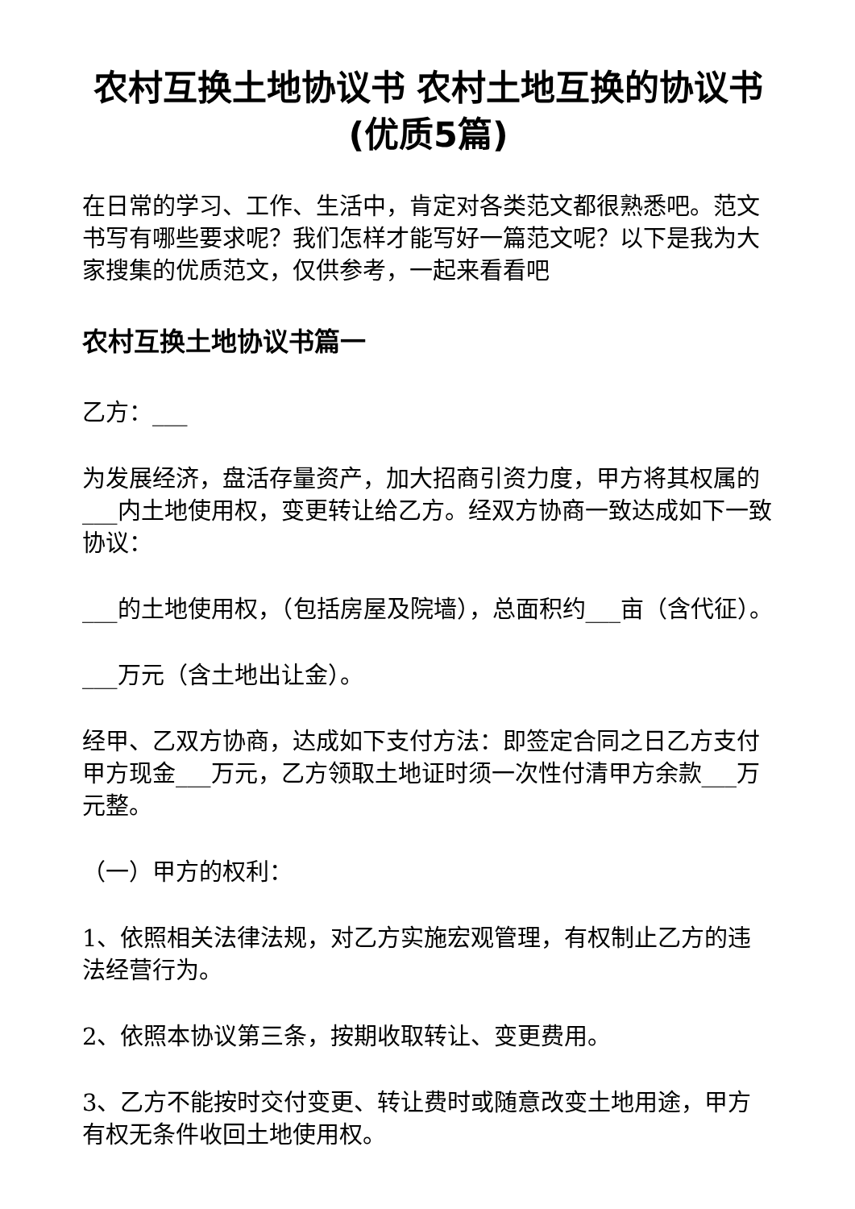农村互换土地协议书 农村土地互换的协议书(优质5篇)
在日常的学习、工作、生活中，肯定对各类范文都很熟悉吧。范文书写有哪些要求呢？我们怎样才能写好一篇范文呢？以下是我为大家搜集的优质范文，仅供参考，一起来看看吧
农村互换土地协议书篇一
乙方：___
为发展经济，盘活存量资产，加大招商引资力度，甲方将其权属的___内土地使用权，变更转让给乙方。经双方协商一致达成如下一致协议：
___的土地使用权，（包括房屋及院墙），总面积约___亩（含代征）。
___万元（含土地出让金）。
经甲、乙双方协商，达成如下支付方法：即签定合同之日乙方支付甲方现金___万元，乙方领取土地证时须一次性付清甲方余款___万元整。
（一）甲方的权利：
1、依照相关法律法规，对乙方实施宏观管理，有权制止乙方的违法经营行为。
2、依照本协议第三条，按期收取转让、变更费用。
3、乙方不能按时交付变更、转让费时或随意改变土地用途，甲方有权无条件收回土地使用权。